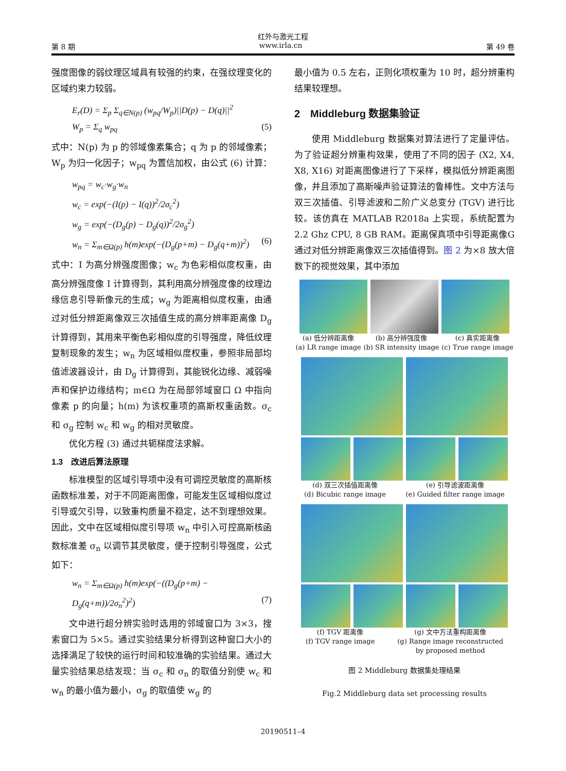红外与激光工程
第 8 期 www.irla.cn 第 49 卷
强度图像的弱纹理区域具有较强的约束，在强纹理变化的区域约束力较弱。
E<sub>r</sub>(D) = Σ<sub>p</sub> Σ<sub>q∈N(p)</sub> (w<sub>pq</sub>/W<sub>p</sub>)||D(p) − D(q)||<sup>2</sup>
W<sub>p</sub> = Σ<sub>q</sub> w<sub>pq</sub> (5)
式中：N(p) 为 p 的邻域像素集合；q 为 p 的邻域像素；W<sub>p</sub> 为归一化因子；w<sub>pq</sub> 为置信加权，由公式 (6) 计算：
w<sub>pq</sub> = w<sub>c</sub>·w<sub>g</sub>·w<sub>n</sub>
w<sub>c</sub> = exp(−(I(p) − I(q))<sup>2</sup>/2σ<sub>c</sub><sup>2</sup>)
w<sub>g</sub> = exp(−(D<sub>g</sub>(p) − D<sub>g</sub>(q))<sup>2</sup>/2σ<sub>g</sub><sup>2</sup>)
w<sub>n</sub> = Σ<sub>m∈Ω(p)</sub> h(m)exp(−(D<sub>g</sub>(p+m) − D<sub>g</sub>(q+m))<sup>2</sup>) (6)
式中：I 为高分辨强度图像；w<sub>c</sub> 为色彩相似度权重，由高分辨强度像 I 计算得到，其利用高分辨强度像的纹理边缘信息引导新像元的生成；w<sub>g</sub> 为距离相似度权重，由通过对低分辨距离像双三次插值生成的高分辨率距离像 D<sub>g</sub> 计算得到，其用来平衡色彩相似度的引导强度，降低纹理复制现象的发生；w<sub>n</sub> 为区域相似度权重，参照非局部均值滤波器设计，由 D<sub>g</sub> 计算得到，其能锐化边缘、减弱噪声和保护边缘结构；m∈Ω 为在局部邻域窗口 Ω 中指向像素 p 的向量；h(m) 为该权重项的高斯权重函数。σ<sub>c</sub> 和 σ<sub>g</sub> 控制 w<sub>c</sub> 和 w<sub>g</sub> 的相对灵敏度。
优化方程 (3) 通过共轭梯度法求解。
1.3　改进后算法原理
标准模型的区域引导项中没有可调控灵敏度的高斯核函数标准差，对于不同距离图像，可能发生区域相似度过引导或欠引导，以致重构质量不稳定，达不到理想效果。因此，文中在区域相似度引导项 w<sub>n</sub> 中引入可控高斯核函数标准差 σ<sub>n</sub> 以调节其灵敏度，便于控制引导强度，公式如下：
w<sub>n</sub> = Σ<sub>m∈Ω(p)</sub> h(m)exp(−((D<sub>g</sub>(p+m) − D<sub>g</sub>(q+m))/2σ<sub>n</sub><sup>2</sup>)<sup>2</sup>) (7)
文中进行超分辨实验时选用的邻域窗口为 3×3，搜索窗口为 5×5。通过实验结果分析得到这种窗口大小的选择满足了较快的运行时间和较准确的实验结果。通过大量实验结果总结发现：当 σ<sub>c</sub> 和 σ<sub>n</sub> 的取值分别使 w<sub>c</sub> 和 w<sub>n</sub> 的最小值为最小，σ<sub>g</sub> 的取值使 w<sub>g</sub> 的
最小值为 0.5 左右，正则化项权重为 10 时，超分辨重构结果较理想。
2　Middleburg 数据集验证
使用 Middleburg 数据集对算法进行了定量评估。为了验证超分辨重构效果，使用了不同的因子 (X2, X4, X8, X16) 对距离图像进行了下采样，模拟低分辨距离图像，并且添加了高斯噪声验证算法的鲁棒性。文中方法与双三次插值、引导滤波和二阶广义总变分 (TGV) 进行比较。该仿真在 MATLAB R2018a 上实现，系统配置为 2.2 Ghz CPU, 8 GB RAM。距离保真项中引导距离像G通过对低分辨距离像双三次插值得到。图 2 为×8 放大倍数下的视觉效果，其中添加
(a) 低分辨距离像
(a) LR range image (b) 高分辨强度像
(b) SR intensity image (c) 真实距离像
(c) True range image
(d) 双三次插值距离像
(d) Bicubic range image (e) 引导滤波距离像
(e) Guided filter range image
(f) TGV 距离像
(f) TGV range image (g) 文中方法重构距离像
(g) Range image reconstructed
by proposed method
图 2 Middleburg 数据集处理结果
Fig.2 Middleburg data set processing results
20190511–4